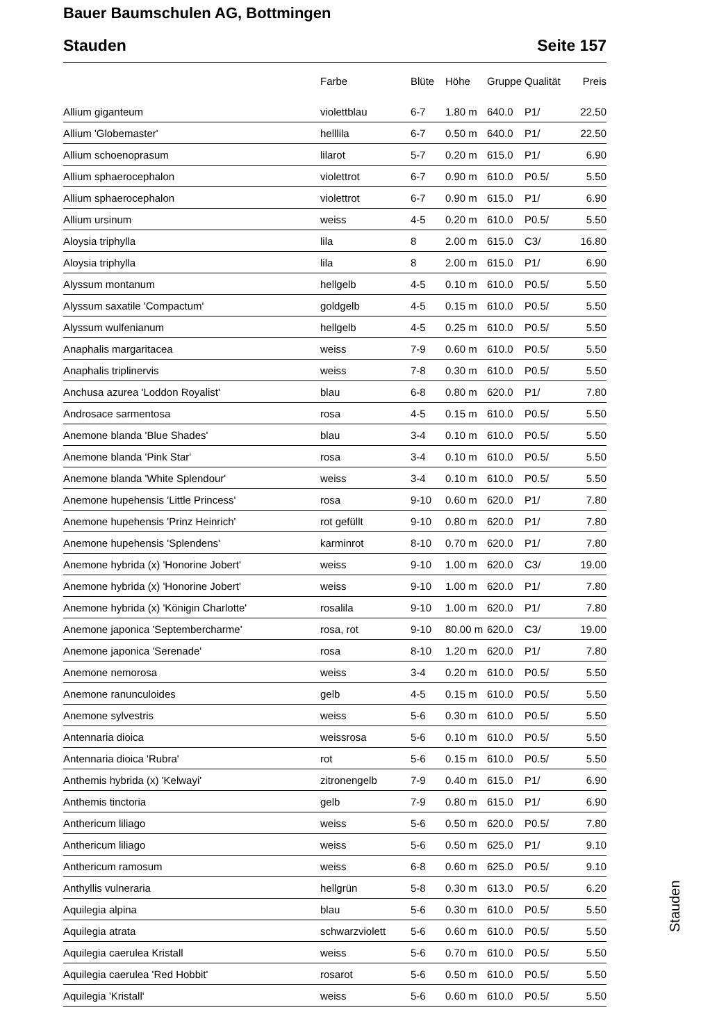Bauer Baumschulen AG, Bottmingen
Stauden Seite 157
| | Farbe | Blüte | Höhe | Gruppe | Qualität | Preis |
| --- | --- | --- | --- | --- | --- | --- |
| Allium giganteum | violettblau | 6-7 | 1.80 m | 640.0 | P1/ | 22.50 |
| Allium 'Globemaster' | helllila | 6-7 | 0.50 m | 640.0 | P1/ | 22.50 |
| Allium schoenoprasum | lilarot | 5-7 | 0.20 m | 615.0 | P1/ | 6.90 |
| Allium sphaerocephalon | violettrot | 6-7 | 0.90 m | 610.0 | P0.5/ | 5.50 |
| Allium sphaerocephalon | violettrot | 6-7 | 0.90 m | 615.0 | P1/ | 6.90 |
| Allium ursinum | weiss | 4-5 | 0.20 m | 610.0 | P0.5/ | 5.50 |
| Aloysia triphylla | lila | 8 | 2.00 m | 615.0 | C3/ | 16.80 |
| Aloysia triphylla | lila | 8 | 2.00 m | 615.0 | P1/ | 6.90 |
| Alyssum montanum | hellgelb | 4-5 | 0.10 m | 610.0 | P0.5/ | 5.50 |
| Alyssum saxatile 'Compactum' | goldgelb | 4-5 | 0.15 m | 610.0 | P0.5/ | 5.50 |
| Alyssum wulfenianum | hellgelb | 4-5 | 0.25 m | 610.0 | P0.5/ | 5.50 |
| Anaphalis margaritacea | weiss | 7-9 | 0.60 m | 610.0 | P0.5/ | 5.50 |
| Anaphalis triplinervis | weiss | 7-8 | 0.30 m | 610.0 | P0.5/ | 5.50 |
| Anchusa azurea 'Loddon Royalist' | blau | 6-8 | 0.80 m | 620.0 | P1/ | 7.80 |
| Androsace sarmentosa | rosa | 4-5 | 0.15 m | 610.0 | P0.5/ | 5.50 |
| Anemone blanda 'Blue Shades' | blau | 3-4 | 0.10 m | 610.0 | P0.5/ | 5.50 |
| Anemone blanda 'Pink Star' | rosa | 3-4 | 0.10 m | 610.0 | P0.5/ | 5.50 |
| Anemone blanda 'White Splendour' | weiss | 3-4 | 0.10 m | 610.0 | P0.5/ | 5.50 |
| Anemone hupehensis 'Little Princess' | rosa | 9-10 | 0.60 m | 620.0 | P1/ | 7.80 |
| Anemone hupehensis 'Prinz Heinrich' | rot gefüllt | 9-10 | 0.80 m | 620.0 | P1/ | 7.80 |
| Anemone hupehensis 'Splendens' | karminrot | 8-10 | 0.70 m | 620.0 | P1/ | 7.80 |
| Anemone hybrida (x) 'Honorine Jobert' | weiss | 9-10 | 1.00 m | 620.0 | C3/ | 19.00 |
| Anemone hybrida (x) 'Honorine Jobert' | weiss | 9-10 | 1.00 m | 620.0 | P1/ | 7.80 |
| Anemone hybrida (x) 'Königin Charlotte' | rosalila | 9-10 | 1.00 m | 620.0 | P1/ | 7.80 |
| Anemone japonica 'Septembercharme' | rosa, rot | 9-10 | 80.00 m | 620.0 | C3/ | 19.00 |
| Anemone japonica 'Serenade' | rosa | 8-10 | 1.20 m | 620.0 | P1/ | 7.80 |
| Anemone nemorosa | weiss | 3-4 | 0.20 m | 610.0 | P0.5/ | 5.50 |
| Anemone ranunculoides | gelb | 4-5 | 0.15 m | 610.0 | P0.5/ | 5.50 |
| Anemone sylvestris | weiss | 5-6 | 0.30 m | 610.0 | P0.5/ | 5.50 |
| Antennaria dioica | weissrosa | 5-6 | 0.10 m | 610.0 | P0.5/ | 5.50 |
| Antennaria dioica 'Rubra' | rot | 5-6 | 0.15 m | 610.0 | P0.5/ | 5.50 |
| Anthemis hybrida (x) 'Kelwayi' | zitronengelb | 7-9 | 0.40 m | 615.0 | P1/ | 6.90 |
| Anthemis tinctoria | gelb | 7-9 | 0.80 m | 615.0 | P1/ | 6.90 |
| Anthericum liliago | weiss | 5-6 | 0.50 m | 620.0 | P0.5/ | 7.80 |
| Anthericum liliago | weiss | 5-6 | 0.50 m | 625.0 | P1/ | 9.10 |
| Anthericum ramosum | weiss | 6-8 | 0.60 m | 625.0 | P0.5/ | 9.10 |
| Anthyllis vulneraria | hellgrün | 5-8 | 0.30 m | 613.0 | P0.5/ | 6.20 |
| Aquilegia alpina | blau | 5-6 | 0.30 m | 610.0 | P0.5/ | 5.50 |
| Aquilegia atrata | schwarzviolett | 5-6 | 0.60 m | 610.0 | P0.5/ | 5.50 |
| Aquilegia caerulea Kristall | weiss | 5-6 | 0.70 m | 610.0 | P0.5/ | 5.50 |
| Aquilegia caerulea 'Red Hobbit' | rosarot | 5-6 | 0.50 m | 610.0 | P0.5/ | 5.50 |
| Aquilegia 'Kristall' | weiss | 5-6 | 0.60 m | 610.0 | P0.5/ | 5.50 |
Stauden